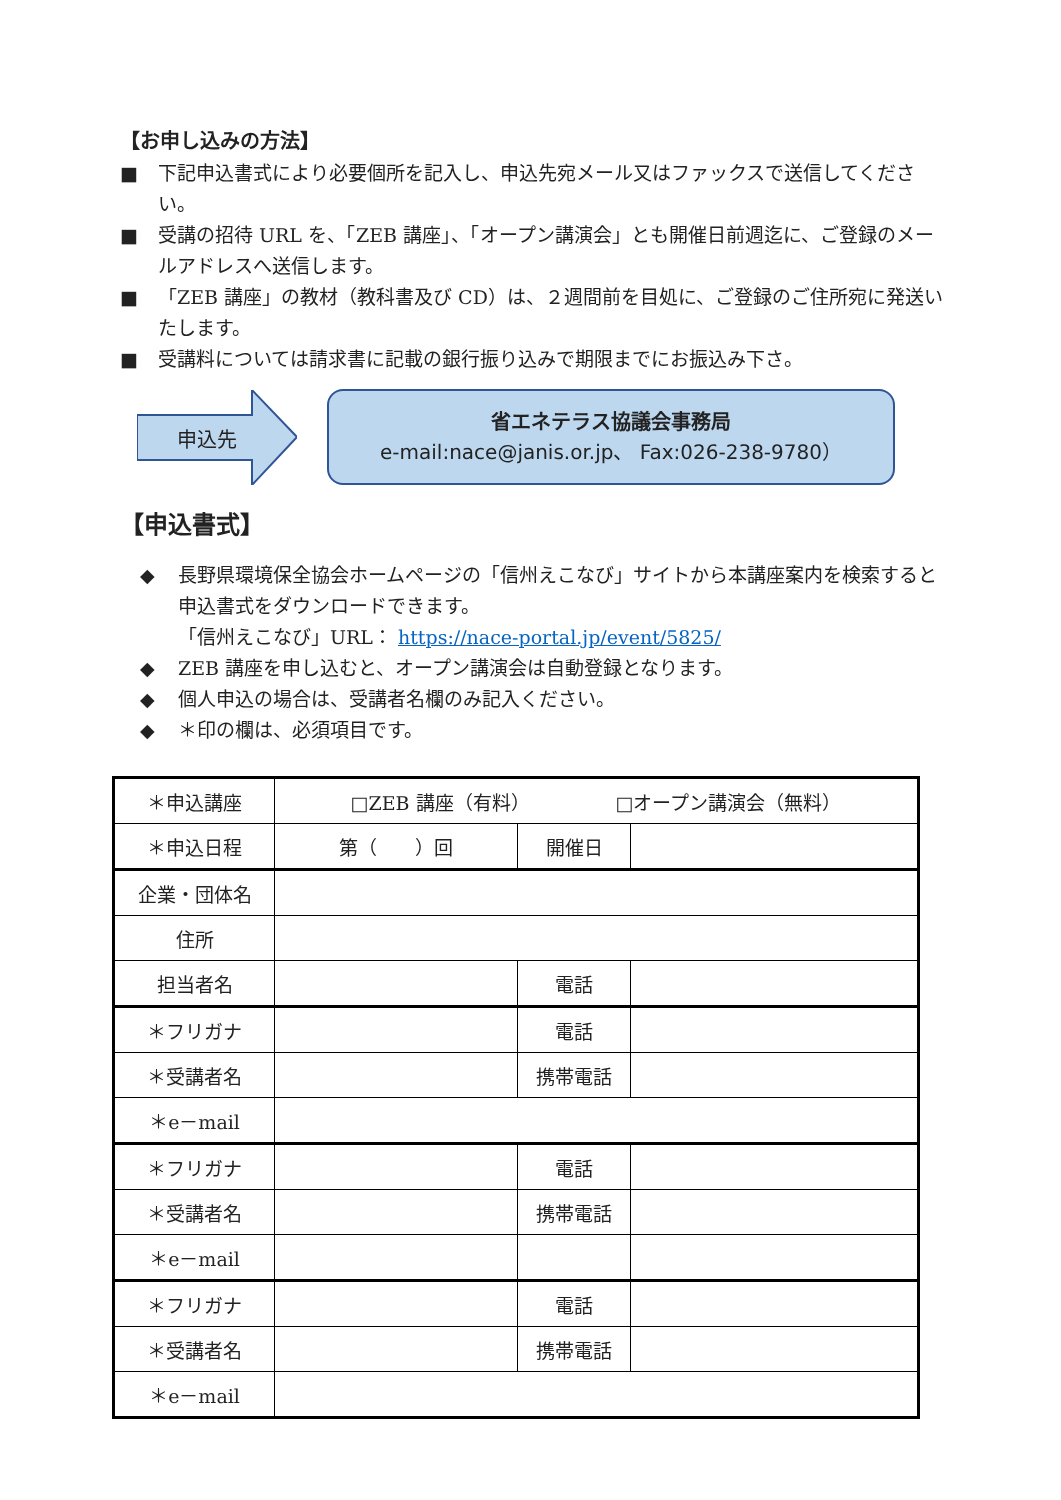【お申し込みの方法】
■ 下記申込書式により必要個所を記入し、申込先宛メール又はファックスで送信してください。
■ 受講の招待 URL を、「ZEB 講座」、「オープン講演会」とも開催日前週迄に、ご登録のメールアドレスへ送信します。
■ 「ZEB 講座」の教材（教科書及び CD）は、２週間前を目処に、ご登録のご住所宛に発送いたします。
■ 受講料については請求書に記載の銀行振り込みで期限までにお振込み下さ。
申込先
省エネテラス協議会事務局
e-mail:nace@janis.or.jp、 Fax:026-238-9780）
【申込書式】
◆ 長野県環境保全協会ホームページの「信州えこなび」サイトから本講座案内を検索すると申込書式をダウンロードできます。
「信州えこなび」URL： https://nace-portal.jp/event/5825/
◆ ZEB 講座を申し込むと、オープン講演会は自動登録となります。
◆ 個人申込の場合は、受講者名欄のみ記入ください。
◆ ＊印の欄は、必須項目です。
| ＊申込講座 | □ZEB 講座（有料） □オープン講演会（無料） | | |
| ＊申込日程 | 第（ ）回 | 開催日 | |
| 企業・団体名 | | | |
| 住所 | | | |
| 担当者名 | | 電話 | |
| ＊フリガナ | | 電話 | |
| ＊受講者名 | | 携帯電話 | |
| ＊e－mail | | | |
| ＊フリガナ | | 電話 | |
| ＊受講者名 | | 携帯電話 | |
| ＊e－mail | | | |
| ＊フリガナ | | 電話 | |
| ＊受講者名 | | 携帯電話 | |
| ＊e－mail | | | |